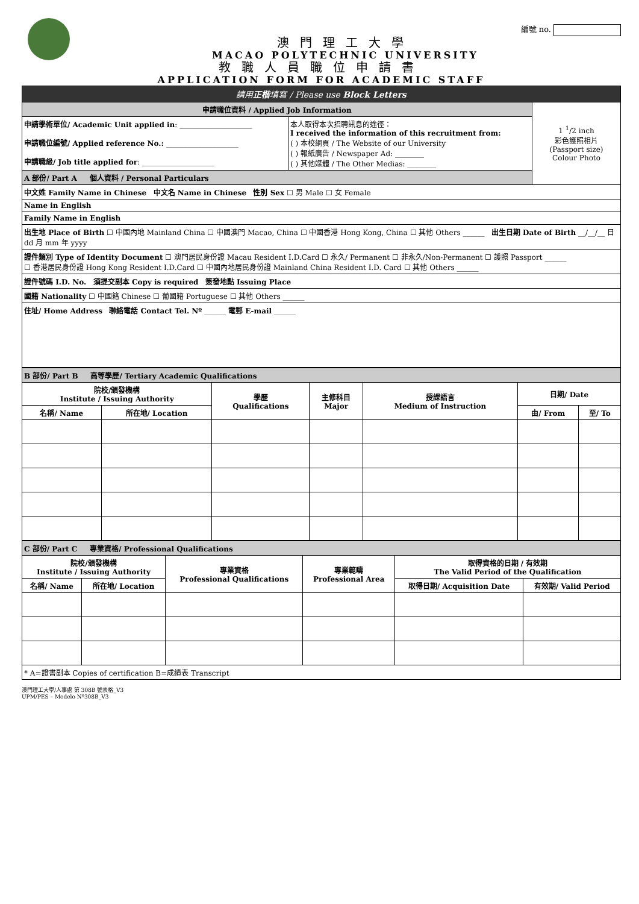編號 no.
澳門理工大學
MACAO POLYTECHNIC UNIVERSITY
教職人員職位申請書
APPLICATION FORM FOR ACADEMIC STAFF
| 請用 正楷 填寫 / Please use Block Letters | | |
| 申請職位資料 / Applied Job Information | | 1 <sup>1</sup>/2 inch 彩色護照相片 (Passport size) Colour Photo |
| 申請學術單位/ Academic Unit applied in : ____________________ 申請職位編號/ Applied reference No.: ____________________ 申請職級/ Job title applied for : ____________________ | 本人取得本次招聘訊息的途徑： I received the information of this recruitment from: ( ) 本校網頁 / The Website of our University ( ) 報紙廣告 / Newspaper Ad: ________ ( ) 其他媒體 / The Other Medias: ________ | |
| A 部份/ Part A 個人資料 / Personal Particulars | | |
| 中文姓 Family Name in Chinese 中文名 Name in Chinese 性別 Sex ☐ 男 Male ☐ 女 Female | | |
| Name in English | | |
| Family Name in English | | |
| 出生地 Place of Birth ☐ 中國內地 Mainland China ☐ 中國澳門 Macao, China ☐ 中國香港 Hong Kong, China ☐ 其他 Others ______ 出生日期 Date of Birth __/__/__ 日 dd 月 mm 年 yyyy | | |
| 證件類別 Type of Identity Document ☐ 澳門居民身份證 Macau Resident I.D.Card ☐ 永久/ Permanent ☐ 非永久/Non-Permanent ☐ 護照 Passport ______ ☐ 香港居民身份證 Hong Kong Resident I.D.Card ☐ 中國內地居民身份證 Mainland China Resident I.D. Card ☐ 其他 Others ______ | | |
| 證件號碼 I.D. No. 須提交副本 Copy is required 簽發地點 Issuing Place | | |
| 國籍 Nationality ☐ 中國籍 Chinese ☐ 葡國籍 Portuguese ☐ 其他 Others ______ | | |
| 住址/ Home Address 聯絡電話 Contact Tel. Nº ______ 電郵 E-mail ______ | | |
| B 部份/ Part B 高等學歷/ Tertiary Academic Qualifications | | | | | | |
| 院校/頒發機構 Institute / Issuing Authority | | 學歷 Qualifications | 主修科目 Major | 授課語言 Medium of Instruction | 日期/ Date | |
| 名稱/ Name | 所在地/ Location | | | | 由/ From | 至/ To |
| C 部份/ Part C 專業資格/ Professional Qualifications | | | | | |
| 院校/頒發機構 Institute / Issuing Authority | | 專業資格 Professional Qualifications | 專業範疇 Professional Area | 取得資格的日期 / 有效期 The Valid Period of the Qualification | |
| 名稱/ Name | 所在地/ Location | | | 取得日期/ Acquisition Date | 有效期/ Valid Period |
| * A=證書副本 Copies of certification B=成績表 Transcript | | | | | |
澳門理工大學/人事處 第 308B 號表格_V3
UPM/PES – Modelo Nº308B_V3